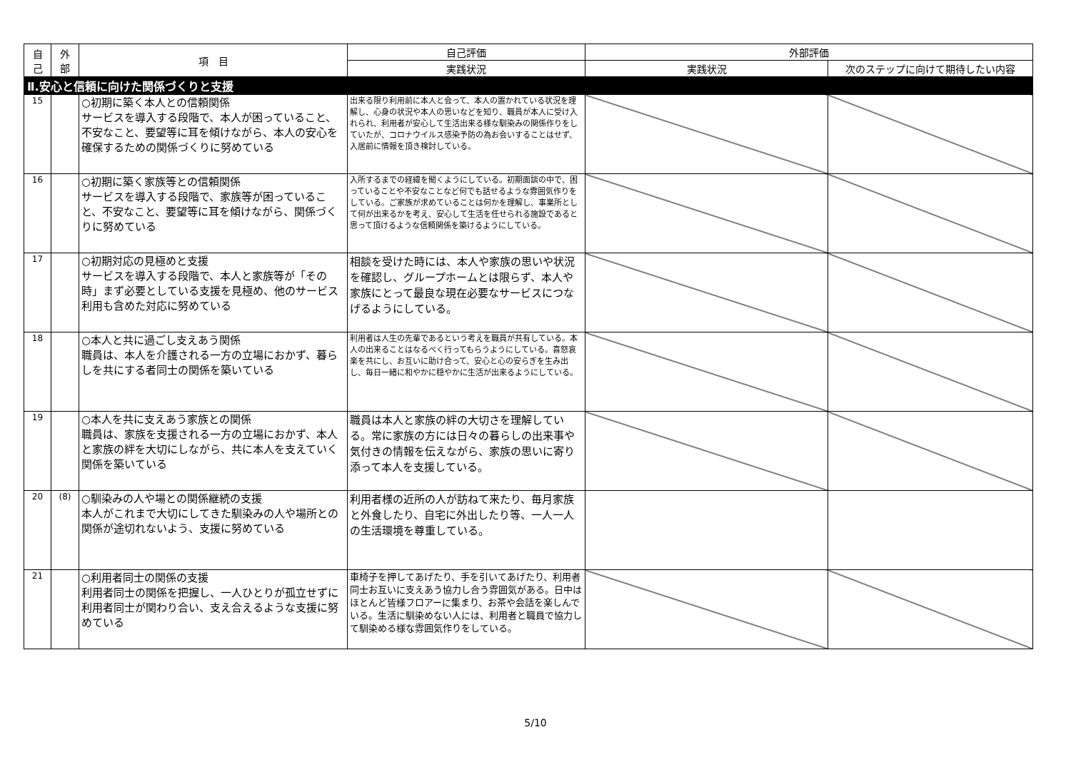| 自 己 | 外 部 | 項 目 | 自己評価 | 外部評価 | |
| --- | --- | --- | --- | --- | --- |
| | | | 実践状況 | 実践状況 | 次のステップに向けて期待したい内容 |
| Ⅱ.安心と信頼に向けた関係づくりと支援 | | | | | |
| 15 | | ○初期に築く本人との信頼関係 サービスを導入する段階で、本人が困っていること、不安なこと、要望等に耳を傾けながら、本人の安心を確保するための関係づくりに努めている | 出来る限り利用前に本人と会って、本人の置かれている状況を理解し、心身の状況や本人の思いなどを知り、職員が本人に受け入れられ、利用者が安心して生活出来る様な馴染みの関係作りをしていたが、コロナウイルス感染予防の為お会いすることはせず、入居前に情報を頂き検討している。 | | |
| 16 | | ○初期に築く家族等との信頼関係 サービスを導入する段階で、家族等が困っていること、不安なこと、要望等に耳を傾けながら、関係づくりに努めている | 入所するまでの経緯を聞くようにしている。初期面談の中で、困っていることや不安なことなど何でも話せるような雰囲気作りをしている。ご家族が求めていることは何かを理解し、事業所として何が出来るかを考え、安心して生活を任せられる施設であると思って頂けるような信頼関係を築けるようにしている。 | | |
| 17 | | ○初期対応の見極めと支援 サービスを導入する段階で、本人と家族等が「その時」まず必要としている支援を見極め、他のサービス利用も含めた対応に努めている | 相談を受けた時には、本人や家族の思いや状況を確認し、グループホームとは限らず、本人や家族にとって最良な現在必要なサービスにつなげるようにしている。 | | |
| 18 | | ○本人と共に過ごし支えあう関係 職員は、本人を介護される一方の立場におかず、暮らしを共にする者同士の関係を築いている | 利用者は人生の先輩であるという考えを職員が共有している。本人の出来ることはなるべく行ってもらうようにしている。喜怒哀楽を共にし、お互いに助け合って、安心と心の安らぎを生み出し、毎日一緒に和やかに穏やかに生活が出来るようにしている。 | | |
| 19 | | ○本人を共に支えあう家族との関係 職員は、家族を支援される一方の立場におかず、本人と家族の絆を大切にしながら、共に本人を支えていく関係を築いている | 職員は本人と家族の絆の大切さを理解している。常に家族の方には日々の暮らしの出来事や気付きの情報を伝えながら、家族の思いに寄り添って本人を支援している。 | | |
| 20 | (8) | ○馴染みの人や場との関係継続の支援 本人がこれまで大切にしてきた馴染みの人や場所との関係が途切れないよう、支援に努めている | 利用者様の近所の人が訪ねて来たり、毎月家族と外食したり、自宅に外出したり等、一人一人の生活環境を尊重している。 | | |
| 21 | | ○利用者同士の関係の支援 利用者同士の関係を把握し、一人ひとりが孤立せずに利用者同士が関わり合い、支え合えるような支援に努めている | 車椅子を押してあげたり、手を引いてあげたり、利用者同士お互いに支えあう協力し合う雰囲気がある。日中はほとんど皆様フロアーに集まり、お茶や会話を楽しんでいる。生活に馴染めない人には、利用者と職員で協力して馴染める様な雰囲気作りをしている。 | | |
5/10